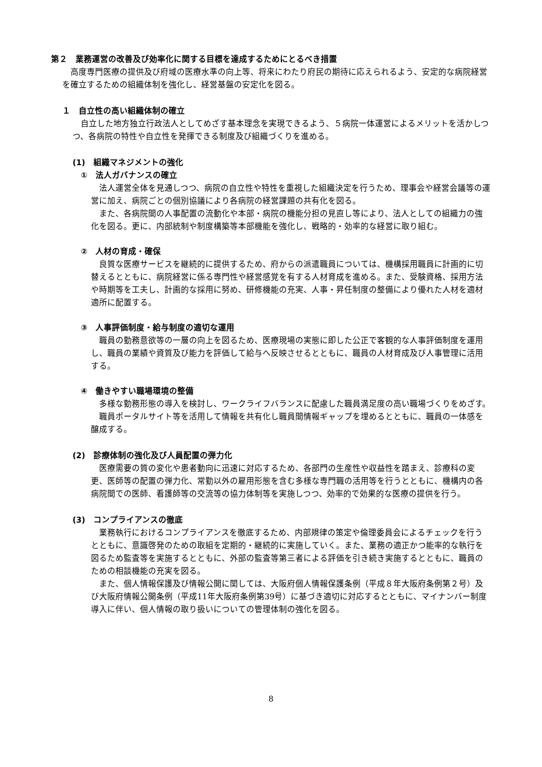第２　業務運営の改善及び効率化に関する目標を達成するためにとるべき措置
高度専門医療の提供及び府域の医療水準の向上等、将来にわたり府民の期待に応えられるよう、安定的な病院経営を確立するための組織体制を強化し、経営基盤の安定化を図る。
１　自立性の高い組織体制の確立
自立した地方独立行政法人としてめざす基本理念を実現できるよう、５病院一体運営によるメリットを活かしつつ、各病院の特性や自立性を発揮できる制度及び組織づくりを進める。
(1)　組織マネジメントの強化
①　法人ガバナンスの確立
法人運営全体を見通しつつ、病院の自立性や特性を重視した組織決定を行うため、理事会や経営会議等の運営に加え、病院ごとの個別協議により各病院の経営課題の共有化を図る。
また、各病院間の人事配置の流動化や本部・病院の機能分担の見直し等により、法人としての組織力の強化を図る。更に、内部統制や制度構築等本部機能を強化し、戦略的・効率的な経営に取り組む。
②　人材の育成・確保
良質な医療サービスを継続的に提供するため、府からの派遣職員については、機構採用職員に計画的に切替えるとともに、病院経営に係る専門性や経営感覚を有する人材育成を進める。また、受験資格、採用方法や時期等を工夫し、計画的な採用に努め、研修機能の充実、人事・昇任制度の整備により優れた人材を適材適所に配置する。
③　人事評価制度・給与制度の適切な運用
職員の勤務意欲等の一層の向上を図るため、医療現場の実態に即した公正で客観的な人事評価制度を運用し、職員の業績や資質及び能力を評価して給与へ反映させるとともに、職員の人材育成及び人事管理に活用する。
④　働きやすい職場環境の整備
多様な勤務形態の導入を検討し、ワークライフバランスに配慮した職員満足度の高い職場づくりをめざす。
職員ポータルサイト等を活用して情報を共有化し職員間情報ギャップを埋めるとともに、職員の一体感を醸成する。
(2)　診療体制の強化及び人員配置の弾力化
医療需要の質の変化や患者動向に迅速に対応するため、各部門の生産性や収益性を踏まえ、診療科の変更、医師等の配置の弾力化、常勤以外の雇用形態を含む多様な専門職の活用等を行うとともに、機構内の各病院間での医師、看護師等の交流等の協力体制等を実施しつつ、効率的で効果的な医療の提供を行う。
(3)　コンプライアンスの徹底
業務執行におけるコンプライアンスを徹底するため、内部規律の策定や倫理委員会によるチェックを行うとともに、意識啓発のための取組を定期的・継続的に実施していく。また、業務の適正かつ能率的な執行を図るため監査等を実施するとともに、外部の監査等第三者による評価を引き続き実施するとともに、職員のための相談機能の充実を図る。
また、個人情報保護及び情報公開に関しては、大阪府個人情報保護条例（平成８年大阪府条例第２号）及び大阪府情報公開条例（平成11年大阪府条例第39号）に基づき適切に対応するとともに、マイナンバー制度導入に伴い、個人情報の取り扱いについての管理体制の強化を図る。
8